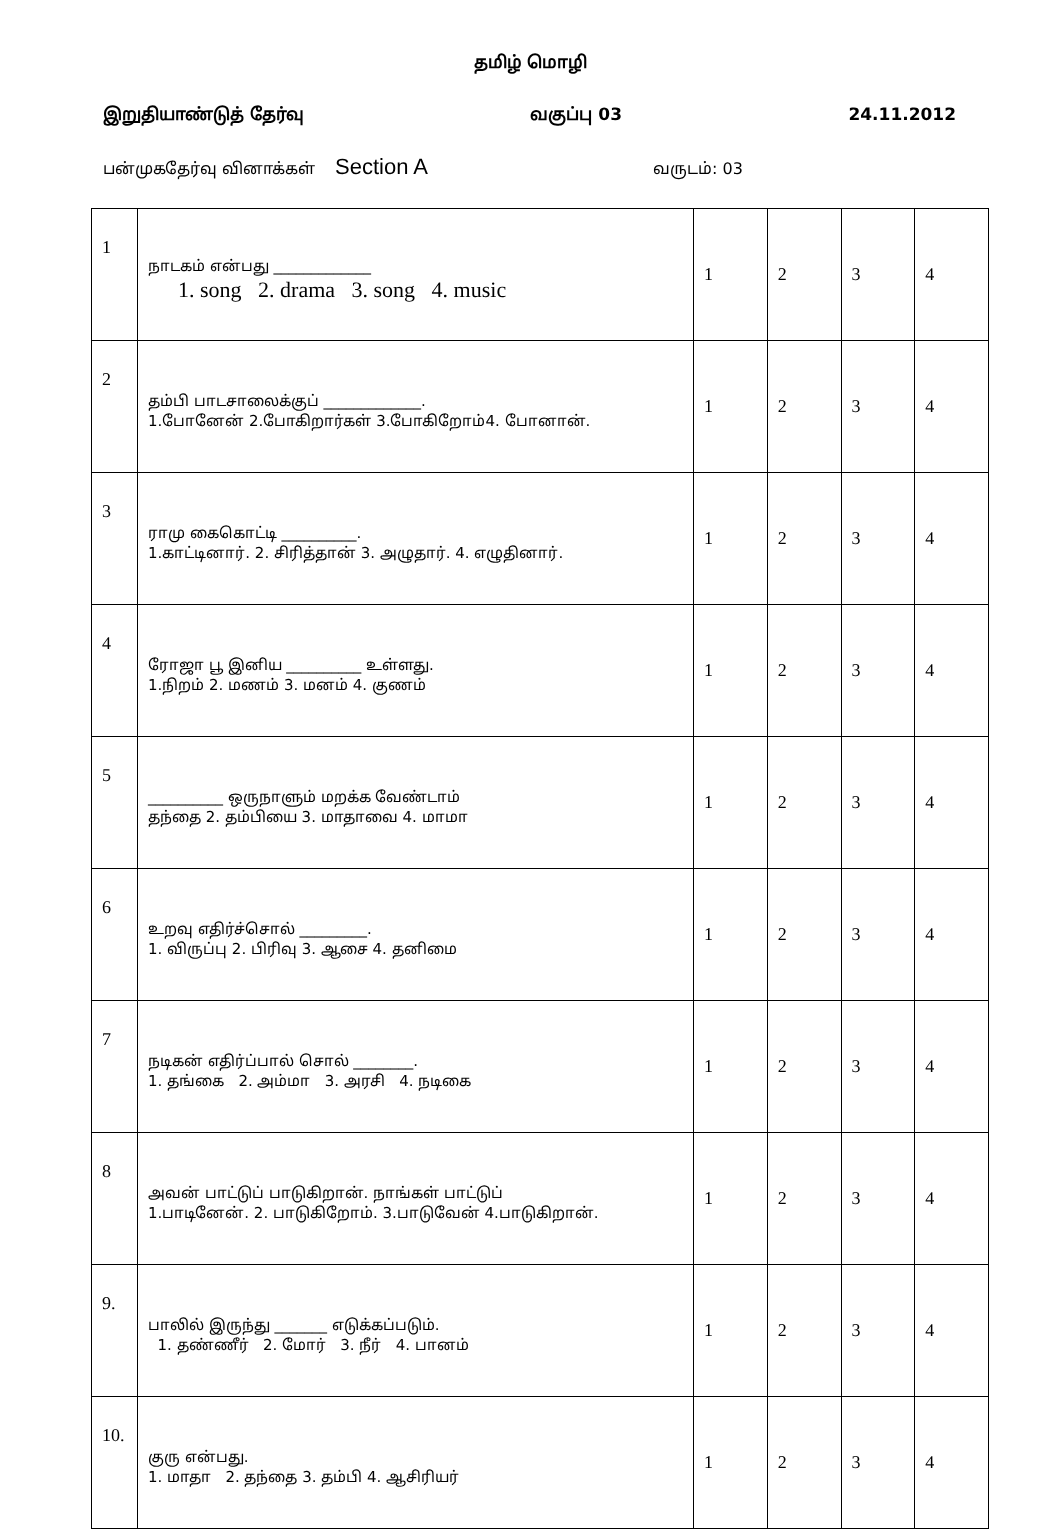தமிழ் மொழி
இறுதியாண்டுத் தேர்வு வகுப்பு 03 24.11.2012
பன்முகதேர்வு வினாக்கள் Section A வருடம்: 03
| 1 | நாடகம் என்பது _____________ 1. song 2. drama 3. song 4. music | 1 | 2 | 3 | 4 |
| 2 | தம்பி பாடசாலைக்குப் _____________. 1.போனேன் 2.போகிறார்கள் 3.போகிறோம்4. போனான். | 1 | 2 | 3 | 4 |
| 3 | ராமு கைகொட்டி __________. 1.காட்டினார். 2. சிரித்தான் 3. அழுதார். 4. எழுதினார். | 1 | 2 | 3 | 4 |
| 4 | ரோஜா பூ இனிய __________ உள்ளது. 1.நிறம் 2. மணம் 3. மனம் 4. குணம் | 1 | 2 | 3 | 4 |
| 5 | __________ ஒருநாளும் மறக்க வேண்டாம் தந்தை 2. தம்பியை 3. மாதாவை 4. மாமா | 1 | 2 | 3 | 4 |
| 6 | உறவு எதிர்ச்சொல் _________. 1. விருப்பு 2. பிரிவு 3. ஆசை 4. தனிமை | 1 | 2 | 3 | 4 |
| 7 | நடிகன் எதிர்ப்பால் சொல் ________. 1. தங்கை 2. அம்மா 3. அரசி 4. நடிகை | 1 | 2 | 3 | 4 |
| 8 | அவன் பாட்டுப் பாடுகிறான். நாங்கள் பாட்டுப் 1.பாடினேன். 2. பாடுகிறோம். 3.பாடுவேன் 4.பாடுகிறான். | 1 | 2 | 3 | 4 |
| 9. | பாலில் இருந்து _______ எடுக்கப்படும். 1. தண்ணீர் 2. மோர் 3. நீர் 4. பானம் | 1 | 2 | 3 | 4 |
| 10. | குரு என்பது. 1. மாதா 2. தந்தை 3. தம்பி 4. ஆசிரியர் | 1 | 2 | 3 | 4 |